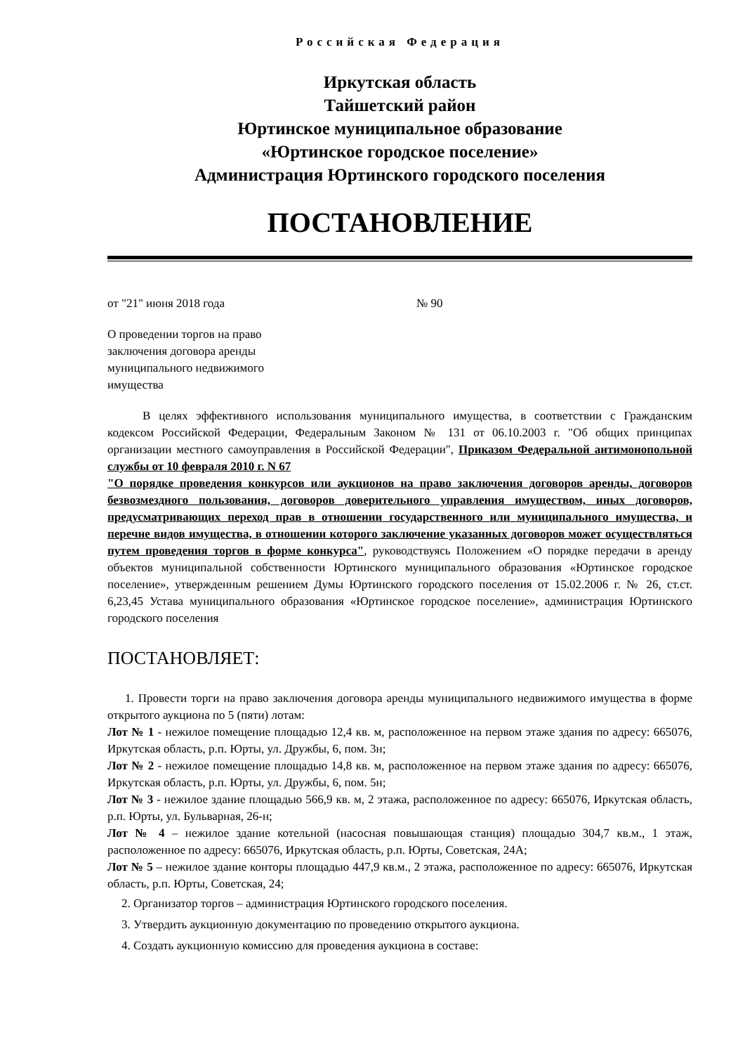Российская Федерация
Иркутская область
Тайшетский район
Юртинское муниципальное образование
«Юртинское городское поселение»
Администрация Юртинского городского поселения
ПОСТАНОВЛЕНИЕ
от "21" июня 2018 года № 90
О проведении торгов на право заключения договора аренды муниципального недвижимого имущества
В целях эффективного использования муниципального имущества, в соответствии с Гражданским кодексом Российской Федерации, Федеральным Законом № 131 от 06.10.2003 г. "Об общих принципах организации местного самоуправления в Российской Федерации", Приказом Федеральной антимонопольной службы от 10 февраля 2010 г. N 67
"О порядке проведения конкурсов или аукционов на право заключения договоров аренды, договоров безвозмездного пользования, договоров доверительного управления имуществом, иных договоров, предусматривающих переход прав в отношении государственного или муниципального имущества, и перечне видов имущества, в отношении которого заключение указанных договоров может осуществляться путем проведения торгов в форме конкурса", руководствуясь Положением «О порядке передачи в аренду объектов муниципальной собственности Юртинского муниципального образования «Юртинское городское поселение», утвержденным решением Думы Юртинского городского поселения от 15.02.2006 г. № 26, ст.ст. 6,23,45 Устава муниципального образования «Юртинское городское поселение», администрация Юртинского городского поселения
ПОСТАНОВЛЯЕТ:
1. Провести торги на право заключения договора аренды муниципального недвижимого имущества в форме открытого аукциона по 5 (пяти) лотам:
Лот № 1 - нежилое помещение площадью 12,4 кв. м, расположенное на первом этаже здания по адресу: 665076, Иркутская область, р.п. Юрты, ул. Дружбы, 6, пом. 3н;
Лот № 2 - нежилое помещение площадью 14,8 кв. м, расположенное на первом этаже здания по адресу: 665076, Иркутская область, р.п. Юрты, ул. Дружбы, 6, пом. 5н;
Лот № 3 - нежилое здание площадью 566,9 кв. м, 2 этажа, расположенное по адресу: 665076, Иркутская область, р.п. Юрты, ул. Бульварная, 26-н;
Лот № 4 – нежилое здание котельной (насосная повышающая станция) площадью 304,7 кв.м., 1 этаж, расположенное по адресу: 665076, Иркутская область, р.п. Юрты, Советская, 24А;
Лот № 5 – нежилое здание конторы площадью 447,9 кв.м., 2 этажа, расположенное по адресу: 665076, Иркутская область, р.п. Юрты, Советская, 24;
2. Организатор торгов – администрация Юртинского городского поселения.
3. Утвердить аукционную документацию по проведению открытого аукциона.
4. Создать аукционную комиссию для проведения аукциона в составе: